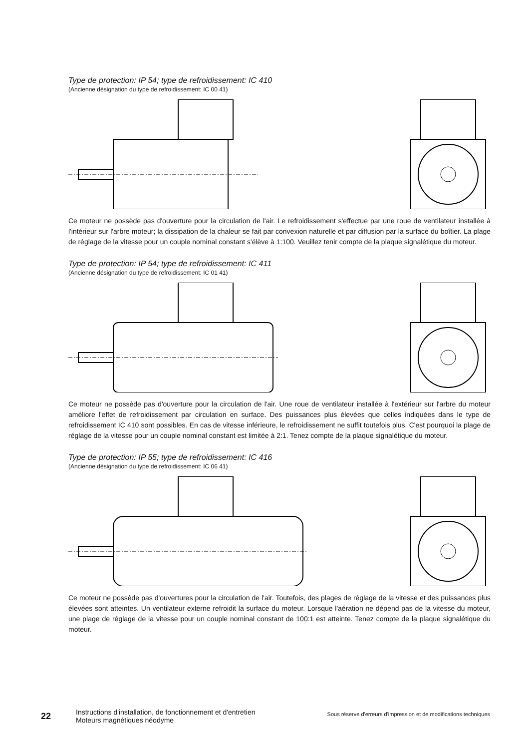Type de protection: IP 54; type de refroidissement: IC 410
(Ancienne désignation du type de refroidissement: IC 00 41)
Ce moteur ne possède pas d'ouverture pour la circulation de l'air. Le refroidissement s'effectue par une roue de ventilateur installée à l'intérieur sur l'arbre moteur; la dissipation de la chaleur se fait par convexion naturelle et par diffusion par la surface du boîtier. La plage de réglage de la vitesse pour un couple nominal constant s'élève à 1:100. Veuillez tenir compte de la plaque signalétique du moteur.
Type de protection: IP 54; type de refroidissement: IC 411
(Ancienne désignation du type de refroidissement: IC 01 41)
Ce moteur ne possède pas d'ouverture pour la circulation de l'air. Une roue de ventilateur installée à l'extérieur sur l'arbre du moteur améliore l'effet de refroidissement par circulation en surface. Des puissances plus élevées que celles indiquées dans le type de refroidissement IC 410 sont possibles. En cas de vitesse inférieure, le refroidissement ne suffit toutefois plus. C'est pourquoi la plage de réglage de la vitesse pour un couple nominal constant est limitée à 2:1. Tenez compte de la plaque signalétique du moteur.
Type de protection: IP 55; type de refroidissement: IC 416
(Ancienne désignation du type de refroidissement: IC 06 41)
Ce moteur ne possède pas d'ouvertures pour la circulation de l'air. Toutefois, des plages de réglage de la vitesse et des puissances plus élevées sont atteintes. Un ventilateur externe refroidit la surface du moteur. Lorsque l'aération ne dépend pas de la vitesse du moteur, une plage de réglage de la vitesse pour un couple nominal constant de 100:1 est atteinte. Tenez compte de la plaque signalétique du moteur.
22
Instructions d'installation, de fonctionnement et d'entretien Moteurs magnétiques néodyme
Sous réserve d'erreurs d'impression et de modifications techniques